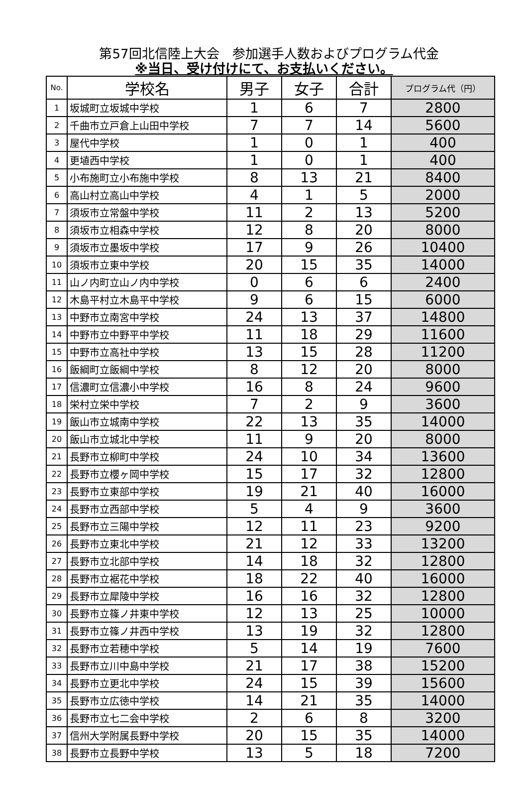第57回北信陸上大会　参加選手人数およびプログラム代金
※当日、受け付けにて、お支払いください。
| No. | 学校名 | 男子 | 女子 | 合計 | プログラム代（円） |
| --- | --- | --- | --- | --- | --- |
| 1 | 坂城町立坂城中学校 | 1 | 6 | 7 | 2800 |
| 2 | 千曲市立戸倉上山田中学校 | 7 | 7 | 14 | 5600 |
| 3 | 屋代中学校 | 1 | 0 | 1 | 400 |
| 4 | 更埴西中学校 | 1 | 0 | 1 | 400 |
| 5 | 小布施町立小布施中学校 | 8 | 13 | 21 | 8400 |
| 6 | 高山村立高山中学校 | 4 | 1 | 5 | 2000 |
| 7 | 須坂市立常盤中学校 | 11 | 2 | 13 | 5200 |
| 8 | 須坂市立相森中学校 | 12 | 8 | 20 | 8000 |
| 9 | 須坂市立墨坂中学校 | 17 | 9 | 26 | 10400 |
| 10 | 須坂市立東中学校 | 20 | 15 | 35 | 14000 |
| 11 | 山ノ内町立山ノ内中学校 | 0 | 6 | 6 | 2400 |
| 12 | 木島平村立木島平中学校 | 9 | 6 | 15 | 6000 |
| 13 | 中野市立南宮中学校 | 24 | 13 | 37 | 14800 |
| 14 | 中野市立中野平中学校 | 11 | 18 | 29 | 11600 |
| 15 | 中野市立高社中学校 | 13 | 15 | 28 | 11200 |
| 16 | 飯綱町立飯綱中学校 | 8 | 12 | 20 | 8000 |
| 17 | 信濃町立信濃小中学校 | 16 | 8 | 24 | 9600 |
| 18 | 栄村立栄中学校 | 7 | 2 | 9 | 3600 |
| 19 | 飯山市立城南中学校 | 22 | 13 | 35 | 14000 |
| 20 | 飯山市立城北中学校 | 11 | 9 | 20 | 8000 |
| 21 | 長野市立柳町中学校 | 24 | 10 | 34 | 13600 |
| 22 | 長野市立櫻ヶ岡中学校 | 15 | 17 | 32 | 12800 |
| 23 | 長野市立東部中学校 | 19 | 21 | 40 | 16000 |
| 24 | 長野市立西部中学校 | 5 | 4 | 9 | 3600 |
| 25 | 長野市立三陽中学校 | 12 | 11 | 23 | 9200 |
| 26 | 長野市立東北中学校 | 21 | 12 | 33 | 13200 |
| 27 | 長野市立北部中学校 | 14 | 18 | 32 | 12800 |
| 28 | 長野市立裾花中学校 | 18 | 22 | 40 | 16000 |
| 29 | 長野市立犀陵中学校 | 16 | 16 | 32 | 12800 |
| 30 | 長野市立篠ノ井東中学校 | 12 | 13 | 25 | 10000 |
| 31 | 長野市立篠ノ井西中学校 | 13 | 19 | 32 | 12800 |
| 32 | 長野市立若穂中学校 | 5 | 14 | 19 | 7600 |
| 33 | 長野市立川中島中学校 | 21 | 17 | 38 | 15200 |
| 34 | 長野市立更北中学校 | 24 | 15 | 39 | 15600 |
| 35 | 長野市立広徳中学校 | 14 | 21 | 35 | 14000 |
| 36 | 長野市立七二会中学校 | 2 | 6 | 8 | 3200 |
| 37 | 信州大学附属長野中学校 | 20 | 15 | 35 | 14000 |
| 38 | 長野市立長野中学校 | 13 | 5 | 18 | 7200 |